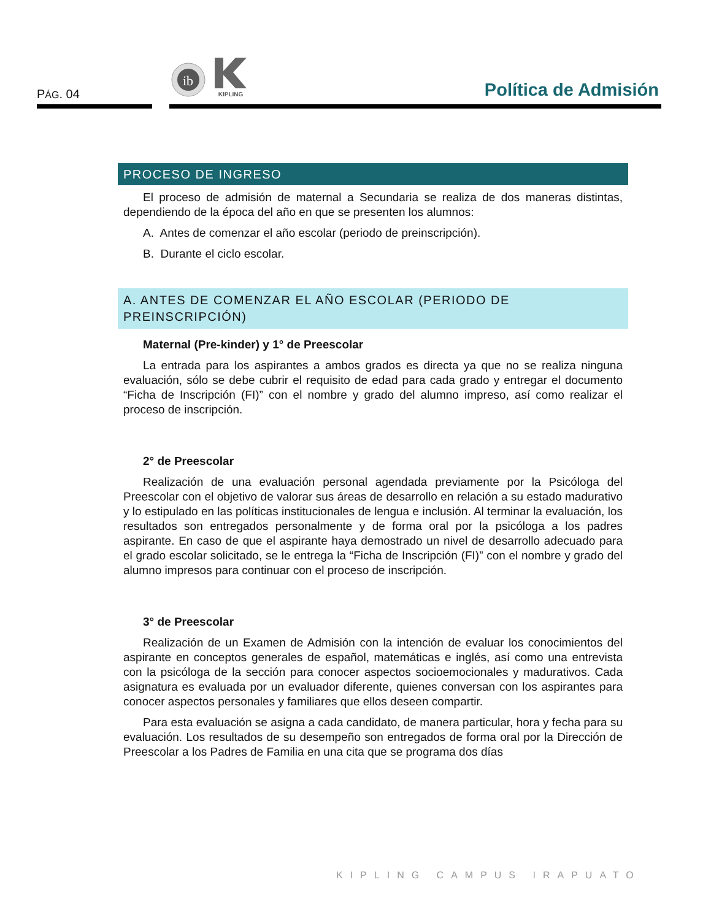PÁG. 04
ib
KIPLING
Política de Admisión
PROCESO DE INGRESO
El proceso de admisión de maternal a Secundaria se realiza de dos maneras distintas, dependiendo de la época del año en que se presenten los alumnos:
A. Antes de comenzar el año escolar (periodo de preinscripción).
B. Durante el ciclo escolar.
A. ANTES DE COMENZAR EL AÑO ESCOLAR (PERIODO DE PREINSCRIPCIÓN)
Maternal (Pre-kinder) y 1° de Preescolar
La entrada para los aspirantes a ambos grados es directa ya que no se realiza ninguna evaluación, sólo se debe cubrir el requisito de edad para cada grado y entregar el documento “Ficha de Inscripción (FI)” con el nombre y grado del alumno impreso, así como realizar el proceso de inscripción.
2° de Preescolar
Realización de una evaluación personal agendada previamente por la Psicóloga del Preescolar con el objetivo de valorar sus áreas de desarrollo en relación a su estado madurativo y lo estipulado en las políticas institucionales de lengua e inclusión. Al terminar la evaluación, los resultados son entregados personalmente y de forma oral por la psicóloga a los padres aspirante. En caso de que el aspirante haya demostrado un nivel de desarrollo adecuado para el grado escolar solicitado, se le entrega la “Ficha de Inscripción (FI)” con el nombre y grado del alumno impresos para continuar con el proceso de inscripción.
3° de Preescolar
Realización de un Examen de Admisión con la intención de evaluar los conocimientos del aspirante en conceptos generales de español, matemáticas e inglés, así como una entrevista con la psicóloga de la sección para conocer aspectos socioemocionales y madurativos. Cada asignatura es evaluada por un evaluador diferente, quienes conversan con los aspirantes para conocer aspectos personales y familiares que ellos deseen compartir.
Para esta evaluación se asigna a cada candidato, de manera particular, hora y fecha para su evaluación. Los resultados de su desempeño son entregados de forma oral por la Dirección de Preescolar a los Padres de Familia en una cita que se programa dos días
KIPLING CAMPUS IRAPUATO